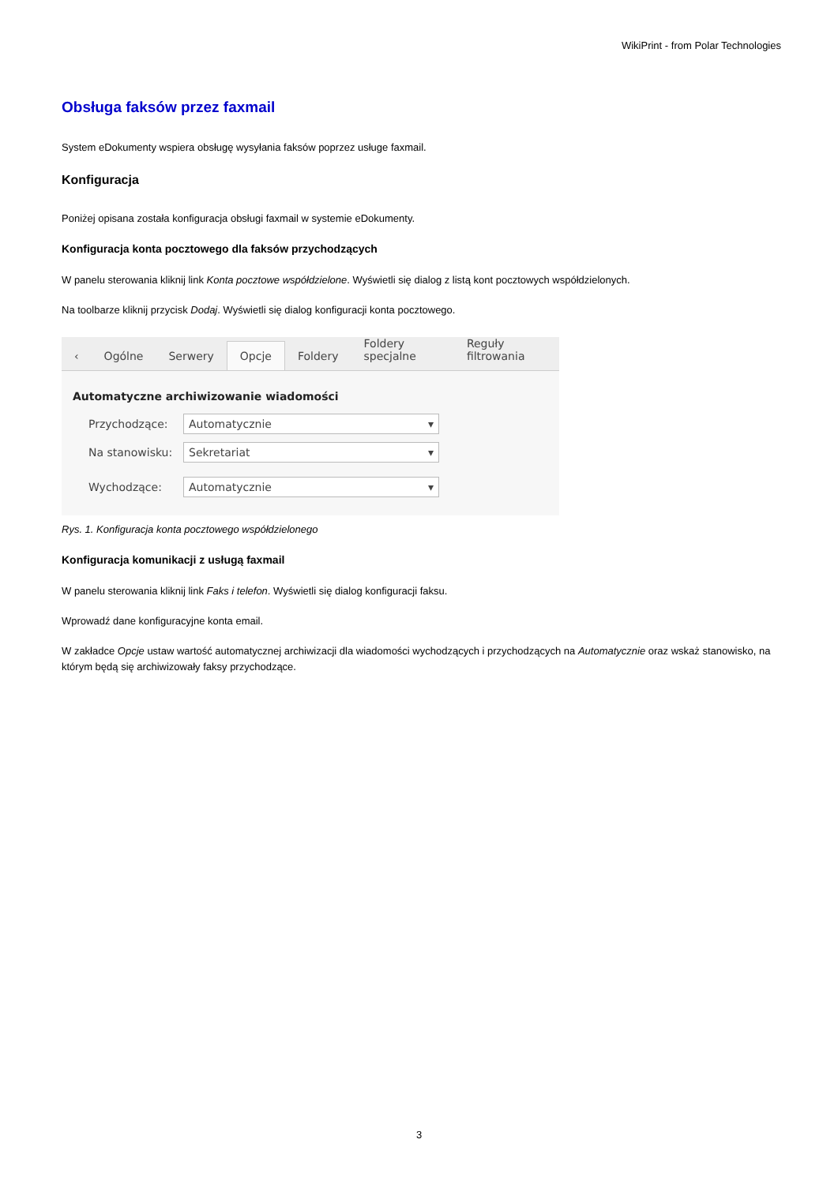WikiPrint - from Polar Technologies
Obsługa faksów przez faxmail
System eDokumenty wspiera obsługę wysyłania faksów poprzez usługe faxmail.
Konfiguracja
Poniżej opisana została konfiguracja obsługi faxmail w systemie eDokumenty.
Konfiguracja konta pocztowego dla faksów przychodzących
W panelu sterowania kliknij link Konta pocztowe współdzielone. Wyświetli się dialog z listą kont pocztowych współdzielonych.
Na toolbarze kliknij przycisk Dodaj. Wyświetli się dialog konfiguracji konta pocztowego.
‹ Ogólne Serwery Opcje Foldery Foldery specjalne Reguły filtrowania
Automatyczne archiwizowanie wiadomości
Przychodzące:
Automatycznie ▾
Na stanowisku:
Sekretariat ▾
Wychodzące:
Automatycznie ▾
Rys. 1. Konfiguracja konta pocztowego współdzielonego
Konfiguracja komunikacji z usługą faxmail
W panelu sterowania kliknij link Faks i telefon. Wyświetli się dialog konfiguracji faksu.
Wprowadź dane konfiguracyjne konta email.
W zakładce Opcje ustaw wartość automatycznej archiwizacji dla wiadomości wychodzących i przychodzących na Automatycznie oraz wskaż stanowisko, na którym będą się archiwizowały faksy przychodzące.
3